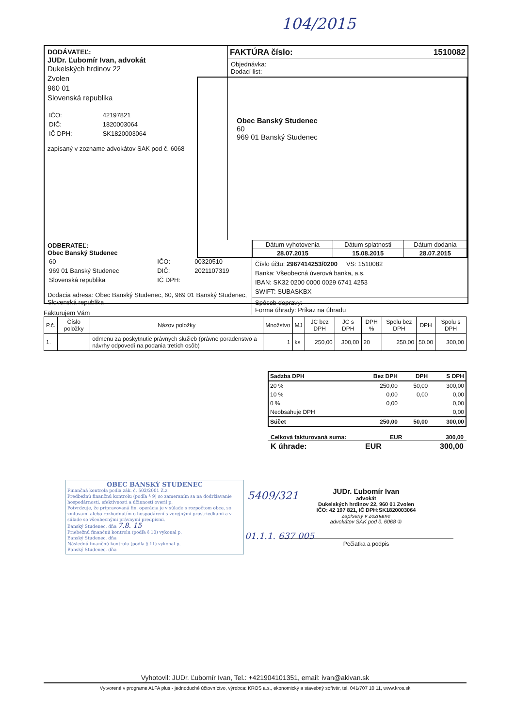104/2015
DODÁVATEĽ:
JUDr. Ľubomír Ivan, advokát
Dukelských hrdinov 22
Zvolen
960 01
Slovenská republika
| IČO: | 42197821 |
| DIČ: | 1820003064 |
| IČ DPH: | SK1820003064 |
zapísaný v zozname advokátov SAK pod č. 6068
FAKTÚRA číslo: 1510082
Objednávka:
Dodací list:
Obec Banský Studenec
60
969 01 Banský Studenec
ODBERATEĽ:
Obec Banský Studenec
| 60 | IČO: | 00320510 |
| 969 01 Banský Studenec | DIČ: | 2021107319 |
| Slovenská republika | IČ DPH: | |
Dodacia adresa: Obec Banský Studenec, 60, 969 01 Banský Studenec, Slovenská republika
| Dátum vyhotovenia | Dátum splatnosti | Dátum dodania |
| 28.07.2015 | 15.08.2015 | 28.07.2015 |
Číslo účtu: 2967414253/0200 VS: 1510082
Banka: Všeobecná úverová banka, a.s.
IBAN: SK32 0200 0000 0029 6741 4253
SWIFT: SUBASKBX
Spôsob dopravy:
Forma úhrady: Príkaz na úhradu
Fakturujem Vám
| P.č. | Číslo položky | Názov položky | Množstvo | MJ | JC bez DPH | JC s DPH | DPH % | Spolu bez DPH | DPH | Spolu s DPH |
| --- | --- | --- | --- | --- | --- | --- | --- | --- | --- | --- |
| 1. | | odmenu za poskytnutie právnych služieb (právne poradenstvo a návrhy odpovedí na podania tretích osôb) | 1 | ks | 250,00 | 300,00 | 20 | 250,00 | 50,00 | 300,00 |
| Sadzba DPH | Bez DPH | DPH | S DPH |
| 20 % | 250,00 | 50,00 | 300,00 |
| 10 % | 0,00 | 0,00 | 0,00 |
| 0 % | 0,00 | | 0,00 |
| Neobsahuje DPH | | | 0,00 |
| Súčet | 250,00 | 50,00 | 300,00 |
Celková fakturovaná suma: EUR 300,00
K úhrade: EUR 300,00
OBEC BANSKÝ STUDENEC
Finančná kontrola podľa zák. č. 502/2001 Z.z.
Predbežnú finančnú kontrolu (podľa § 9) so zameraním sa na dodržiavanie hospodárnosti, efektívnosti a účinnosti overil p.
Potvrdzuje, že pripravovaná fin. operácia je v súlade s rozpočtom obce, so zmluvami alebo rozhodnutím o hospodárení s verejnými prostriedkami a v súlade so všeobecnými právnymi predpismi.
Banský Studenec, dňa 7.8. 15
Priebežnú finančnú kontrolu (podľa § 10) vykonal p.
Banský Studenec, dňa
Následnú finančnú kontrolu (podľa § 11) vykonal p.
Banský Studenec, dňa
5409/321
01.1.1. 637 005
JUDr. Ľubomír Ivan
advokát
Dukelských hrdinov 22, 960 01 Zvolen
IČO: 42 197 821, IČ DPH:SK1820003064
zapísaný v zozname
advokátov SAK pod č. 6068 ②
Pečiatka a podpis
Vyhotovil: JUDr. Ľubomír Ivan, Tel.: +421904101351, email: ivan@akivan.sk
Vytvorené v programe ALFA plus - jednoduché účtovníctvo, výrobca: KROS a.s., ekonomický a stavebný softvér, tel. 041/707 10 11, www.kros.sk